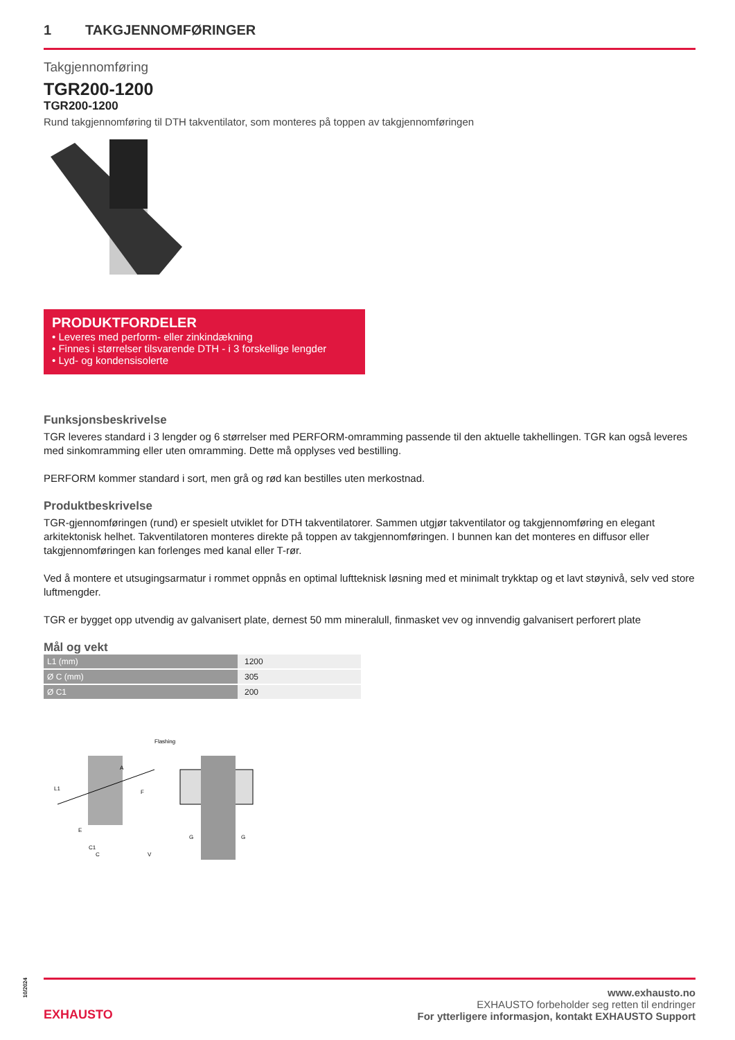1 TAKGJENNOMFØRINGER
Takgjennomføring
TGR200-1200
TGR200-1200
Rund takgjennomføring til DTH takventilator, som monteres på toppen av takgjennomføringen
PRODUKTFORDELER
• Leveres med perform- eller zinkindækning
• Finnes i størrelser tilsvarende DTH - i 3 forskellige lengder
• Lyd- og kondensisolerte
Funksjonsbeskrivelse
TGR leveres standard i 3 lengder og 6 størrelser med PERFORM-omramming passende til den aktuelle takhellingen. TGR kan også leveres med sinkomramming eller uten omramming. Dette må opplyses ved bestilling.
PERFORM kommer standard i sort, men grå og rød kan bestilles uten merkostnad.
Produktbeskrivelse
TGR-gjennomføringen (rund) er spesielt utviklet for DTH takventilatorer. Sammen utgjør takventilator og takgjennomføring en elegant arkitektonisk helhet. Takventilatoren monteres direkte på toppen av takgjennomføringen. I bunnen kan det monteres en diffusor eller takgjennomføringen kan forlenges med kanal eller T-rør.
Ved å montere et utsugingsarmatur i rommet oppnås en optimal luftteknisk løsning med et minimalt trykktap og et lavt støynivå, selv ved store luftmengder.
TGR er bygget opp utvendig av galvanisert plate, dernest 50 mm mineralull, finmasket vev og innvendig galvanisert perforert plate
Mål og vekt
| L1 (mm) | 1200 |
| Ø C (mm) | 305 |
| Ø C1 | 200 |
Flashing
L1
C1
C
A
F
E
G
G
V
10/2024
EXHAUSTO
www.exhausto.no
EXHAUSTO forbeholder seg retten til endringer
For ytterligere informasjon, kontakt EXHAUSTO Support